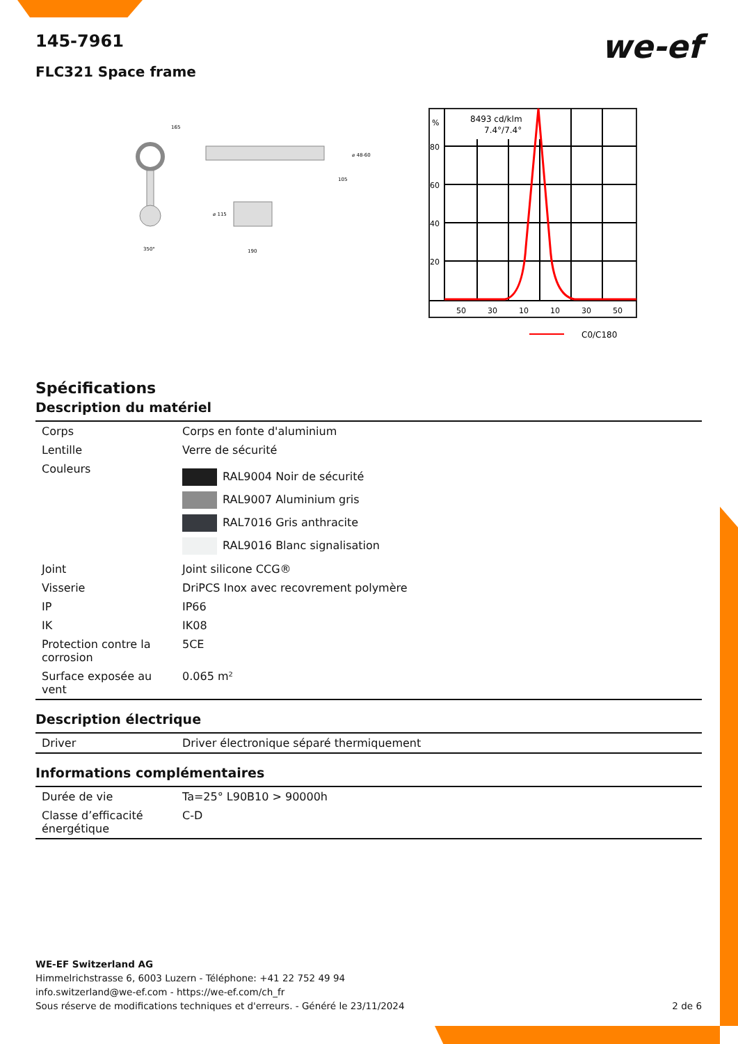we-ef
145-7961
FLC321 Space frame
165
350°
190
⌀ 115
⌀ 48-60
105
8493 cd/klm
7.4°/7.4°
%
80
60
40
20
50
30
10
10
30
50
C0/C180
Spécifications
Description du matériel
| Corps | Corps en fonte d'aluminium |
| Lentille | Verre de sécurité |
| Couleurs | RAL9004 Noir de sécurité RAL9007 Aluminium gris RAL7016 Gris anthracite RAL9016 Blanc signalisation |
| Joint | Joint silicone CCG® |
| Visserie | DriPCS Inox avec recovrement polymère |
| IP | IP66 |
| IK | IK08 |
| Protection contre la corrosion | 5CE |
| Surface exposée au vent | 0.065 m² |
Description électrique
| Driver | Driver électronique séparé thermiquement |
Informations complémentaires
| Durée de vie | Ta=25° L90B10 > 90000h |
| Classe d’efficacité énergétique | C-D |
WE-EF Switzerland AG
Himmelrichstrasse 6, 6003 Luzern - Téléphone: +41 22 752 49 94
info.switzerland@we-ef.com - https://we-ef.com/ch_fr
Sous réserve de modifications techniques et d'erreurs. - Généré le 23/11/2024 2 de 6